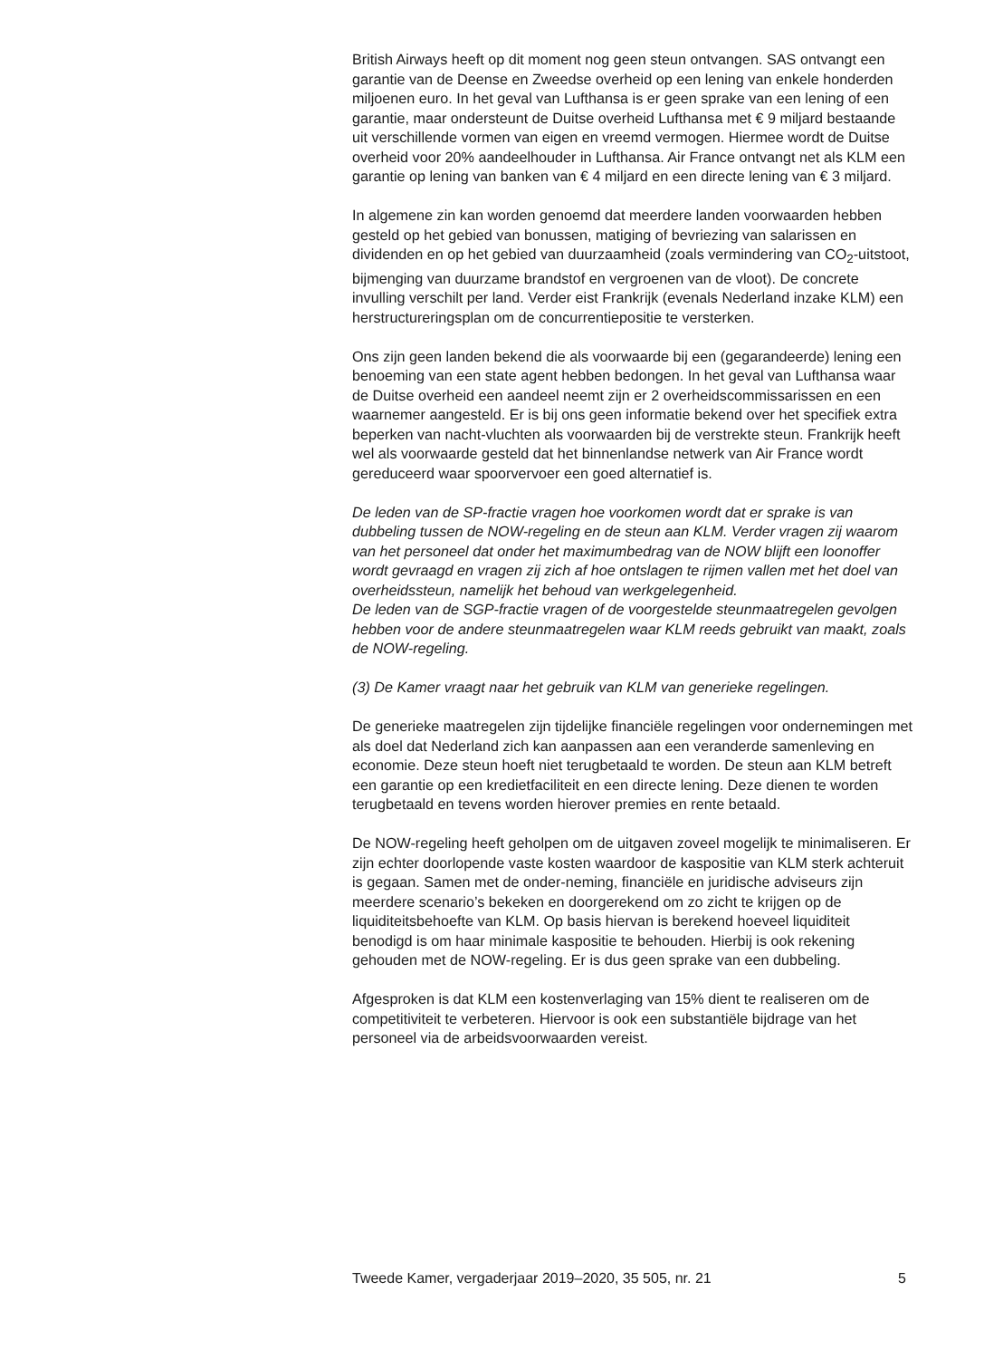British Airways heeft op dit moment nog geen steun ontvangen. SAS ontvangt een garantie van de Deense en Zweedse overheid op een lening van enkele honderden miljoenen euro. In het geval van Lufthansa is er geen sprake van een lening of een garantie, maar ondersteunt de Duitse overheid Lufthansa met € 9 miljard bestaande uit verschillende vormen van eigen en vreemd vermogen. Hiermee wordt de Duitse overheid voor 20% aandeelhouder in Lufthansa. Air France ontvangt net als KLM een garantie op lening van banken van € 4 miljard en een directe lening van € 3 miljard.
In algemene zin kan worden genoemd dat meerdere landen voorwaarden hebben gesteld op het gebied van bonussen, matiging of bevriezing van salarissen en dividenden en op het gebied van duurzaamheid (zoals vermindering van CO<sub>2</sub>-uitstoot, bijmenging van duurzame brandstof en vergroenen van de vloot). De concrete invulling verschilt per land. Verder eist Frankrijk (evenals Nederland inzake KLM) een herstructureringsplan om de concurrentiepositie te versterken.
Ons zijn geen landen bekend die als voorwaarde bij een (gegarandeerde) lening een benoeming van een state agent hebben bedongen. In het geval van Lufthansa waar de Duitse overheid een aandeel neemt zijn er 2 overheidscommissarissen en een waarnemer aangesteld. Er is bij ons geen informatie bekend over het specifiek extra beperken van nacht-vluchten als voorwaarden bij de verstrekte steun. Frankrijk heeft wel als voorwaarde gesteld dat het binnenlandse netwerk van Air France wordt gereduceerd waar spoorvervoer een goed alternatief is.
De leden van de SP-fractie vragen hoe voorkomen wordt dat er sprake is van dubbeling tussen de NOW-regeling en de steun aan KLM. Verder vragen zij waarom van het personeel dat onder het maximumbedrag van de NOW blijft een loonoffer wordt gevraagd en vragen zij zich af hoe ontslagen te rijmen vallen met het doel van overheidssteun, namelijk het behoud van werkgelegenheid.
De leden van de SGP-fractie vragen of de voorgestelde steunmaatregelen gevolgen hebben voor de andere steunmaatregelen waar KLM reeds gebruikt van maakt, zoals de NOW-regeling.
(3) De Kamer vraagt naar het gebruik van KLM van generieke regelingen.
De generieke maatregelen zijn tijdelijke financiële regelingen voor ondernemingen met als doel dat Nederland zich kan aanpassen aan een veranderde samenleving en economie. Deze steun hoeft niet terugbetaald te worden. De steun aan KLM betreft een garantie op een kredietfaciliteit en een directe lening. Deze dienen te worden terugbetaald en tevens worden hierover premies en rente betaald.
De NOW-regeling heeft geholpen om de uitgaven zoveel mogelijk te minimaliseren. Er zijn echter doorlopende vaste kosten waardoor de kaspositie van KLM sterk achteruit is gegaan. Samen met de onder-neming, financiële en juridische adviseurs zijn meerdere scenario’s bekeken en doorgerekend om zo zicht te krijgen op de liquiditeitsbehoefte van KLM. Op basis hiervan is berekend hoeveel liquiditeit benodigd is om haar minimale kaspositie te behouden. Hierbij is ook rekening gehouden met de NOW-regeling. Er is dus geen sprake van een dubbeling.
Afgesproken is dat KLM een kostenverlaging van 15% dient te realiseren om de competitiviteit te verbeteren. Hiervoor is ook een substantiële bijdrage van het personeel via de arbeidsvoorwaarden vereist.
Tweede Kamer, vergaderjaar 2019–2020, 35 505, nr. 21 5